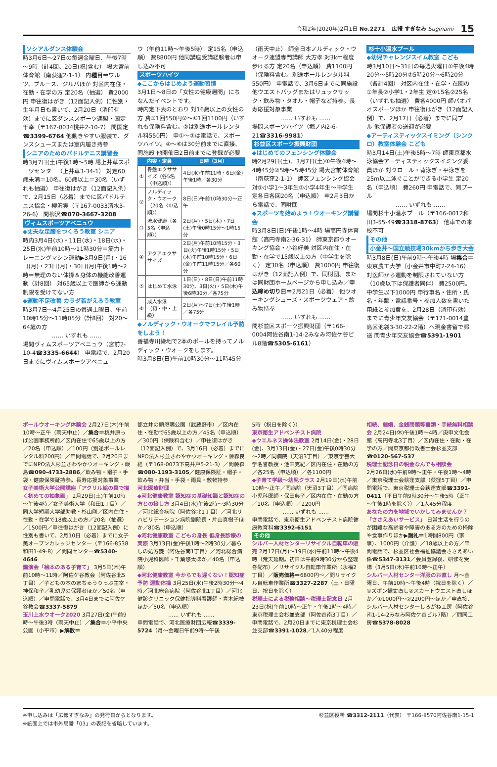令和2年(2020年)2月1日 No.2271 広報 すぎなみ Suginami 15
ソシアルダンス体験会
時3月6日～27日の毎週金曜日、午後7時～9時（計4回。20日(祝)含む） 場大宮前体育館（南荻窪2-1-1） 内種目＝ワルツ、ブルース、ジルバほか 対区内在住・在勤・在学の方 定20名（抽選） 費2000円 申往復はがき（12面記入例）に性別・生年月日も書いて、2月20日（消印有効）までに区ダンススポーツ連盟・国定千幸（〒167-0034桃井2-10-7） 問国定☎3399-6764 他動きやすい服装で、ダンスシューズまたは室内履き持参
シニアのためのパドルテニス講習会
時3月7日(土)午後1時～5時 場上井草スポーツセンター（上井草3-34-1） 対定60歳未満＝10名。60歳以上＝30名（いずれも抽選） 申往復はがき（12面記入例）で、2月15日（必着）までに区パドルテニス協会・柳沢実（〒167-0033清水3-26-6） 問柳沢☎070-3667-3208
ヴィムスポーツアベニュウ
◆丈夫な足腰をつくろう教室 シニア
時内3月4日(水)・11日(水)・18日(水)・25日(水)午前10時～11時30分＝筋力トレーニングマシン運動▶3月9日(月)・16日(月)・23日(月)・30日(月)午後1時～2時＝無理のない体操＆身体の機能改善運動（計8回） 対65歳以上で医師から運動制限を受けてない方
◆運動不足改善 カラダ若がえろう教室
時3月7日～4月25日の毎週土曜日、午前10時15分～11時05分（計8回） 対20～64歳の方
…… いずれも ……
場問ヴィムスポーツアベニュウ（宮前2-10-4☎3335-6644） 申電話で、2月20日までにヴィムスポーツアベニュ
ウ（午前11時～午後5時） 定15名（申込順） 費8800円 他同講座受講経験者は申し込み不可
スポーツハイツ
◆ここからはじめよう運動習慣
3月1日～8日の「女性の健康週間」にちなんだイベントです。
時内定下表のとおり 対16歳以上の女性の方 費①1回550円②～⑥1回1100円（いずれも保険料含む。②は別途ポールレンタル料550円） 申①～③は電話で、スポーツハイツ。④～⑥は30分前までに直接、同施設 他開催日2日前までに登録が必要
| 内容・定員 | | 日時（3月） |
| --- | --- | --- |
| ① | 骨盤エクササイズ（各5名〈申込順〉） | 4日(水)午前11時・6日(金)午後1時／各30分 |
| ② | ノルディック・ウオーク（20名〈申込順〉） | 8日(日)午前10時30分～正午 |
| ③ | 流水健康（各5名〈申込順〉） | 2日(月)・5日(木)・7日(土)午後0時15分～1時15分 |
| ④ | アクアエクササイズ | 2日(月)午前10時15分・3日(火)午後1時15分・5日(木)午前10時15分・6日(金)午前11時15分／各60分 |
| ⑤ | はじめて水泳 | 1日(日)・8日(日)午前11時30分、3日(火)・5日(木)午後6時30分／各75分 |
| ⑥ | 成人水泳（初・中・上級） | 2日(月)～7日(土)午後1時／各75分 |
◆ノルディック・ウオークでフレイル予防をしよう！
善福寺川緑地で2本のポールを持ってノルディック・ウオークをします。
時3月8日(日)午前10時30分～11時45分
（雨天中止） 師全日本ノルディック・ウオーク連盟専門講師 大方孝 対3km程度歩ける方 定20名（申込順） 費1100円（保険料含む。別途ポールレンタル料550円） 申電話で、3月6日までに同施設 他ウエストバッグまたはリュックサック・飲み物・タオル・帽子など持参。長寿応援対象事業
…… いずれも ……
場問スポーツハイツ（堀ノ内2-6-21☎3316-9981）
杉並区スポーツ振興財団
◆はじめてのフェンシング体験会
時2月29日(土)、3月7日(土)①午後4時～4時45分②5時～5時45分 場大宮前体育館（南荻窪2-1-1） 師区フェンシング協会 対①小学1～3年生②小学4年生～中学生 定各日各回20名（申込順） 申2月3日から電話で、同財団
◆スポーツを始めよう！ウオーキング講習会
時3月8日(日)午後1時～4時 場高円寺体育館（高円寺南2-36-31） 師東京都ウオーキング協会・小谷好美 対区内在住・在勤・在学で15歳以上の方（中学生を除く） 定30名（申込順） 費1000円 申往復はがき（12面記入例）で、同財団。または同財団ホームページから申し込み／申込締め切り日＝2月21日（必着） 他ウオーキングシューズ・スポーツウェア・飲み物持参
…… いずれも ……
問杉並区スポーツ振興財団（〒166-0004阿佐谷南1-14-2みなみ阿佐ケ谷ビル8階☎5305-6161）
杉十小温水プール
◆幼児チャレンジスイム教室 こども
時3月10日～31日の毎週火曜日①午後4時20分～5時20分②5時20分～6時20分（各計4回） 対区内在住・在学・在園の①年長②小学1・2年生 定①15名②25名（いずれも抽選） 費各4000円 師パオパオスポーツほか 申往復はがき（12面記入例）で、2月17日（必着）までに同プール 他保護者の送迎が必要
◆アーティスティックスイミング（シンクロ）教室体験会 こども
時3月14日(土)午後5時～7時 師東京都水泳協会アーティスティックスイミング委員ほか 対クロール・背泳ぎ・平泳ぎを25m以上泳ぐことができる小学生 定20名（申込順） 費260円 申電話で、同プール
…… いずれも ……
場問杉十小温水プール（〒166-0012和田3-55-49☎3318-8763） 他車での来校不可
その他
小金井～国立競技場30kmかち歩き大会
時3月8日(日)午前9時～午後4時 場集合＝東京農工大学（小金井市中町2-24-16） 対医師から運動を制限されていない方（10歳以下は保護者同伴） 費2500円。中学生以下1000円 申行事名・住所・氏名・年齢・電話番号・参加人数を書いた用紙と参加費を、2月28日（消印有効）までに青少年交友協会（〒171-0014豊島区池袋3-30-22-2階）へ現金書留で郵送 問青少年交友協会☎5391-1901
ポールウオーキング体験会 2月27日(木)午前10時～正午（雨天中止）／集合＝桃井原っぱ公園事務所前／区内在住で65歳以上の方／20名（申込順）／100円（別途ポールレンタル料200円）／申問電話で、2月20日までにNPO法人杉並さわやかウオーキング・飯島☎090-4733-2886／飲み物・帽子・手袋・健康保険証持参。長寿応援対象事業
女子美術大学公開講座「アクリル絵の具で描く初めての抽象画」 2月29日(土)午前10時～午後4時／女子美術大学（和田1丁目）／同大学短期大学部助教・杉山剛／区内在住・在勤・在学で18歳以上の方／20名（抽選）／1500円／申往復はがき（12面記入例）に性別も書いて、2月10日（必着）までに女子美オープンカレッジセンター（〒166-8538和田1-49-8）／問同センター☎5340-4646
講演会「絵本のある子育て」 3月5日(木)午前10時～11時／阿佐ケ谷教会（阿佐谷北5丁目）／子どもの本の家ちゅうりっぷ主宰・神保和子／乳幼児の保護者ほか／50名（申込順）／申問電話で、3月4日までに阿佐ケ谷教会☎3337-5879
玉川上水ウオーク2020 3月27日(金)午前9時～午後3時（雨天中止）／集合＝小平中央公園（小平市）▶解散＝
都立井の頭恩賜公園（武蔵野市）／区内在住・在勤で65歳以上の方／45名（申込順）／300円（保険料含む）／申往復はがき（12面記入例）で、3月16日（必着）までにNPO法人杉並さわやかウオーキング・藤森良経（〒168-0073下高井戸5-21-3）／問藤森☎080-1193-3105／健康保険証・帽子・飲み物・弁当・手袋・雨具・敷物持参
河北医療財団
◆河北健康教室 認知症の基礎知識と認知症の方との接し方 3月4日(水)午後2時～3時30分／河北総合病院（阿佐谷北1丁目）／河北リハビリテーション病院副院長・片山真樹子ほか／80名（申込順）
◆河北健康教室 こどもの身長 低身長診療の実際 3月13日(金)午後1時～2時30分／暮らしの処方箋（阿佐谷南1丁目）／河北総合病院小児科医師・千葉悠太ほか／40名（申込順）
◆河北健康教室 今からでも遅くない！認知症予防 運動体操 3月25日(水)午後2時30分～4時／河北総合病院（阿佐谷北1丁目）／河北健診クリニック保健指導料看護師・青木紀枝ほか／50名（申込順）
…… いずれも ……
申問電話で、河北医療財団広報☎3339-5724（月～金曜日午前9時～午後
5時〈祝日を除く〉）
東京衛生アドベンチスト病院
◆ウエルネス操体法教室 2月14日(金)・28日(金)、3月13日(金)・27日(金)午後0時30分～2時／同病院（天沼3丁目）／東京学芸大学名誉教授・池田克紀／区内在住・在勤の方／各25名（申込順）／各1100円
◆子育て学級～幼児クラス 2月19日(水)午前10時～正午／同病院（天沼3丁目）／同病院小児科医師・保田典子／区内在住・在勤の方／10名（申込順）／2200円
…… いずれも ……
申問電話で、東京衛生アドベンチスト病院健康教育科☎3392-6151
その他
シルバー人材センターリサイクル自転車の販売 2月17日(月)～19日(水)午前11時～午後4時（荒天延期。初日は午前9時30分から整理券配布）／リサイクル自転車作業所（永福2丁目）／販売価格＝6800円～／問リサイクル自転車作業所☎3327-2287（土・日曜日、祝日を除く）
税理士による税務相談～税理士記念日 2月23日(祝)午前10時～正午・午後1時～4時／東京税理士会杉並支部（阿佐谷南3丁目）／申問電話で、2月20日までに東京税理士会杉並支部☎3391-1028／1人40分程度
相続、離婚、金銭問題等書類・手続無料相談会 2月24日(休)午後1時～4時／庚申文化会館（高円寺北3丁目）／区内在住・在勤・在学の方／問東京都行政書士会杉並支部☎0120-567-537
税理士記念日の税金なんでも相談会
2月26日(水)午前9時～正午・午後1時～4時／東京税理士会荻窪支部（荻窪5丁目）／申問電話で、東京税理士会荻窪支部☎3391-0411（平日午前9時30分～午後5時〈正午～午後1時を除く〉）／1人45分程度
あなたの力を地域でいかしてみませんか？「ささえあいサービス」 日常生活を行うのが困難な高齢者や障害のある方のための掃除や食事作りほか▶謝礼＝1時間800円（家事）、1000円（介護）／18歳以上の方／申問電話で、杉並区社会福祉協議会ささえあい係☎5347-3131／会員登録後、研修を受講（3月5日(木)午前10時～正午）
シルバー人材センター洋服のお直し 月～金曜日、午前10時～午後4時（祝日を除く）／①ズボン裾丈直し②スカートウエスト直しほか／①1000円～②2200円～ほか／申直接、シルバー人材センターしろがね工房（阿佐谷南1-14-2みなみ阿佐ケ谷ビル7階）／問同工房☎5378-8028
※申し込みは「広報すぎなみ」の発行日からとなります。
※紙面上では市外局番「03」の表記を省略しています。
杉並区役所 ☎3312-2111（代表） 〒166-8570阿佐谷南1-15-1